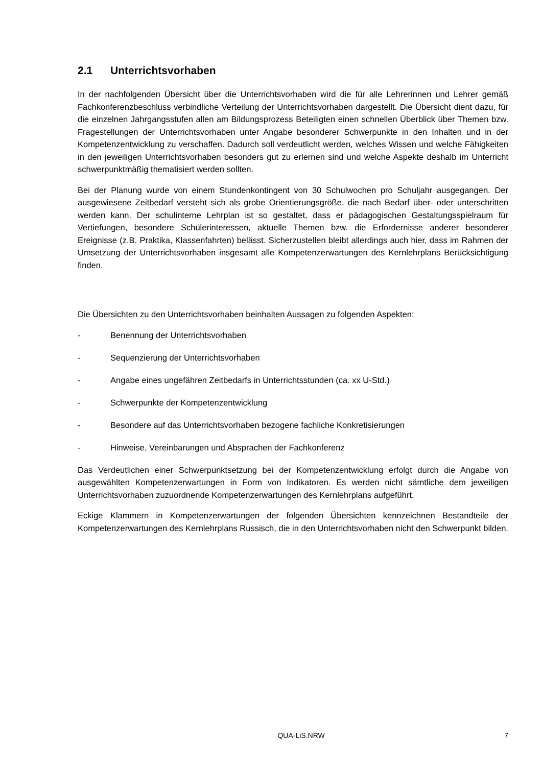2.1 Unterrichtsvorhaben
In der nachfolgenden Übersicht über die Unterrichtsvorhaben wird die für alle Lehrerinnen und Lehrer gemäß Fachkonferenzbeschluss verbindliche Verteilung der Unterrichtsvorhaben dargestellt. Die Übersicht dient dazu, für die einzelnen Jahrgangsstufen allen am Bildungsprozess Beteiligten einen schnellen Überblick über Themen bzw. Fragestellungen der Unterrichtsvorhaben unter Angabe besonderer Schwerpunkte in den Inhalten und in der Kompetenzentwicklung zu verschaffen. Dadurch soll verdeutlicht werden, welches Wissen und welche Fähigkeiten in den jeweiligen Unterrichtsvorhaben besonders gut zu erlernen sind und welche Aspekte deshalb im Unterricht schwerpunktmäßig thematisiert werden sollten.
Bei der Planung wurde von einem Stundenkontingent von 30 Schulwochen pro Schuljahr ausgegangen. Der ausgewiesene Zeitbedarf versteht sich als grobe Orientierungsgröße, die nach Bedarf über- oder unterschritten werden kann. Der schulinterne Lehrplan ist so gestaltet, dass er pädagogischen Gestaltungsspielraum für Vertiefungen, besondere Schülerinteressen, aktuelle Themen bzw. die Erfordernisse anderer besonderer Ereignisse (z.B. Praktika, Klassenfahrten) belässt. Sicherzustellen bleibt allerdings auch hier, dass im Rahmen der Umsetzung der Unterrichtsvorhaben insgesamt alle Kompetenzerwartungen des Kernlehrplans Berücksichtigung finden.
Die Übersichten zu den Unterrichtsvorhaben beinhalten Aussagen zu folgenden Aspekten:
- Benennung der Unterrichtsvorhaben
- Sequenzierung der Unterrichtsvorhaben
- Angabe eines ungefähren Zeitbedarfs in Unterrichtsstunden (ca. xx U-Std.)
- Schwerpunkte der Kompetenzentwicklung
- Besondere auf das Unterrichtsvorhaben bezogene fachliche Konkretisierungen
- Hinweise, Vereinbarungen und Absprachen der Fachkonferenz
Das Verdeutlichen einer Schwerpunktsetzung bei der Kompetenzentwicklung erfolgt durch die Angabe von ausgewählten Kompetenzerwartungen in Form von Indikatoren. Es werden nicht sämtliche dem jeweiligen Unterrichtsvorhaben zuzuordnende Kompetenzerwartungen des Kernlehrplans aufgeführt.
Eckige Klammern in Kompetenzerwartungen der folgenden Übersichten kennzeichnen Bestandteile der Kompetenzerwartungen des Kernlehrplans Russisch, die in den Unterrichtsvorhaben nicht den Schwerpunkt bilden.
QUA-LiS.NRW 7